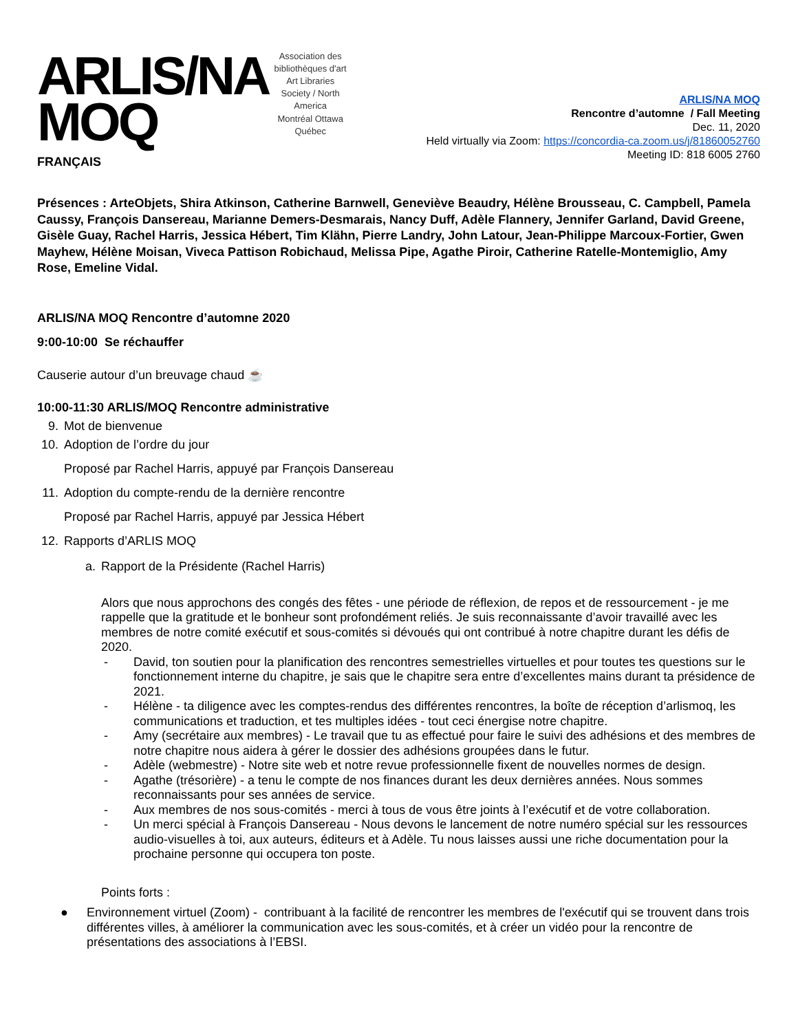ARLIS/NA
MOQ
Association des bibliothèques d'art
Art Libraries Society / North America
Montréal Ottawa Québec
ARLIS/NA MOQ
Rencontre d’automne / Fall Meeting
Dec. 11, 2020
Held virtually via Zoom: https://concordia-ca.zoom.us/j/81860052760
Meeting ID: 818 6005 2760
FRANÇAIS
Présences : ArteObjets, Shira Atkinson, Catherine Barnwell, Geneviève Beaudry, Hélène Brousseau, C. Campbell, Pamela Caussy, François Dansereau, Marianne Demers-Desmarais, Nancy Duff, Adèle Flannery, Jennifer Garland, David Greene, Gisèle Guay, Rachel Harris, Jessica Hébert, Tim Klähn, Pierre Landry, John Latour, Jean-Philippe Marcoux-Fortier, Gwen Mayhew, Hélène Moisan, Viveca Pattison Robichaud, Melissa Pipe, Agathe Piroir, Catherine Ratelle-Montemiglio, Amy Rose, Emeline Vidal.
ARLIS/NA MOQ Rencontre d’automne 2020
9:00-10:00 Se réchauffer
Causerie autour d’un breuvage chaud ☕
10:00-11:30 ARLIS/MOQ Rencontre administrative
9. Mot de bienvenue
10. Adoption de l’ordre du jour
Proposé par Rachel Harris, appuyé par François Dansereau
11. Adoption du compte-rendu de la dernière rencontre
Proposé par Rachel Harris, appuyé par Jessica Hébert
12. Rapports d’ARLIS MOQ
a. Rapport de la Présidente (Rachel Harris)
Alors que nous approchons des congés des fêtes - une période de réflexion, de repos et de ressourcement - je me rappelle que la gratitude et le bonheur sont profondément reliés. Je suis reconnaissante d’avoir travaillé avec les membres de notre comité exécutif et sous-comités si dévoués qui ont contribué à notre chapitre durant les défis de 2020.
- David, ton soutien pour la planification des rencontres semestrielles virtuelles et pour toutes tes questions sur le fonctionnement interne du chapitre, je sais que le chapitre sera entre d’excellentes mains durant ta présidence de 2021.
- Hélène - ta diligence avec les comptes-rendus des différentes rencontres, la boîte de réception d’arlismoq, les communications et traduction, et tes multiples idées - tout ceci énergise notre chapitre.
- Amy (secrétaire aux membres) - Le travail que tu as effectué pour faire le suivi des adhésions et des membres de notre chapitre nous aidera à gérer le dossier des adhésions groupées dans le futur.
- Adèle (webmestre) - Notre site web et notre revue professionnelle fixent de nouvelles normes de design.
- Agathe (trésorière) - a tenu le compte de nos finances durant les deux dernières années. Nous sommes reconnaissants pour ses années de service.
- Aux membres de nos sous-comités - merci à tous de vous être joints à l’exécutif et de votre collaboration.
- Un merci spécial à François Dansereau - Nous devons le lancement de notre numéro spécial sur les ressources audio-visuelles à toi, aux auteurs, éditeurs et à Adèle. Tu nous laisses aussi une riche documentation pour la prochaine personne qui occupera ton poste.
Points forts :
● Environnement virtuel (Zoom) - contribuant à la facilité de rencontrer les membres de l'exécutif qui se trouvent dans trois différentes villes, à améliorer la communication avec les sous-comités, et à créer un vidéo pour la rencontre de présentations des associations à l’EBSI.